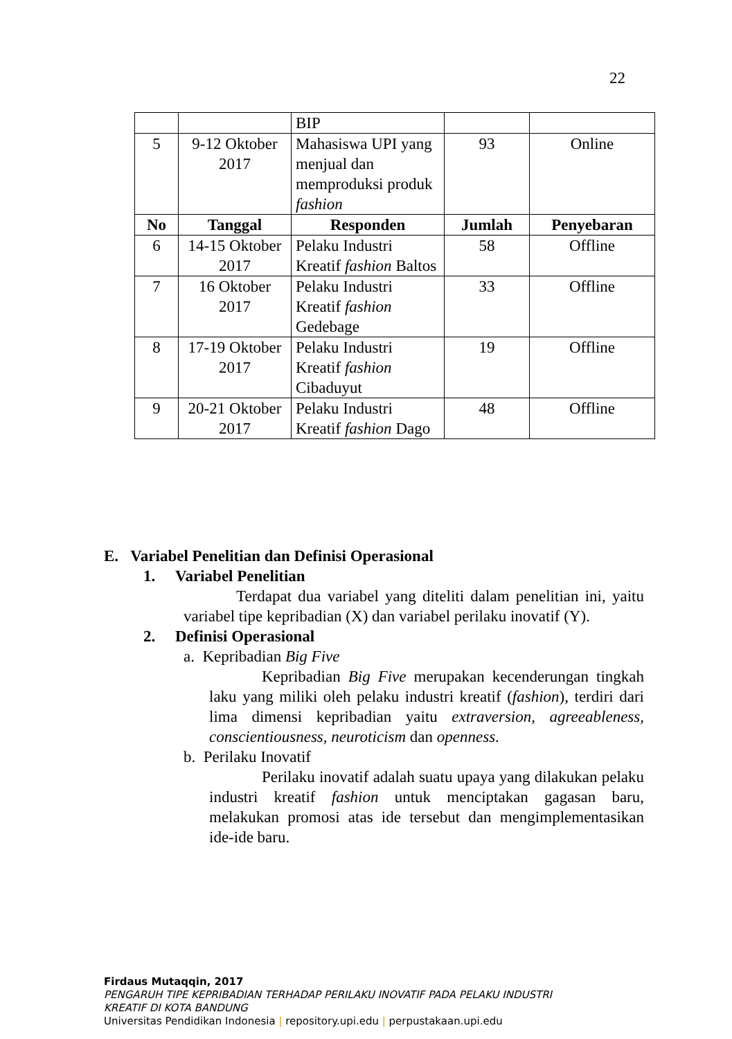22
| | | BIP | | |
| 5 | 9-12 Oktober 2017 | Mahasiswa UPI yang menjual dan memproduksi produk fashion | 93 | Online |
| No | Tanggal | Responden | Jumlah | Penyebaran |
| 6 | 14-15 Oktober 2017 | Pelaku Industri Kreatif fashion Baltos | 58 | Offline |
| 7 | 16 Oktober 2017 | Pelaku Industri Kreatif fashion Gedebage | 33 | Offline |
| 8 | 17-19 Oktober 2017 | Pelaku Industri Kreatif fashion Cibaduyut | 19 | Offline |
| 9 | 20-21 Oktober 2017 | Pelaku Industri Kreatif fashion Dago | 48 | Offline |
E. Variabel Penelitian dan Definisi Operasional
1. Variabel Penelitian
Terdapat dua variabel yang diteliti dalam penelitian ini, yaitu variabel tipe kepribadian (X) dan variabel perilaku inovatif (Y).
2. Definisi Operasional
a. Kepribadian Big Five
Kepribadian Big Five merupakan kecenderungan tingkah laku yang miliki oleh pelaku industri kreatif (fashion), terdiri dari lima dimensi kepribadian yaitu extraversion, agreeableness, conscientiousness, neuroticism dan openness.
b. Perilaku Inovatif
Perilaku inovatif adalah suatu upaya yang dilakukan pelaku industri kreatif fashion untuk menciptakan gagasan baru, melakukan promosi atas ide tersebut dan mengimplementasikan ide-ide baru.
Firdaus Mutaqqin, 2017
PENGARUH TIPE KEPRIBADIAN TERHADAP PERILAKU INOVATIF PADA PELAKU INDUSTRI
KREATIF DI KOTA BANDUNG
Universitas Pendidikan Indonesia | repository.upi.edu | perpustakaan.upi.edu